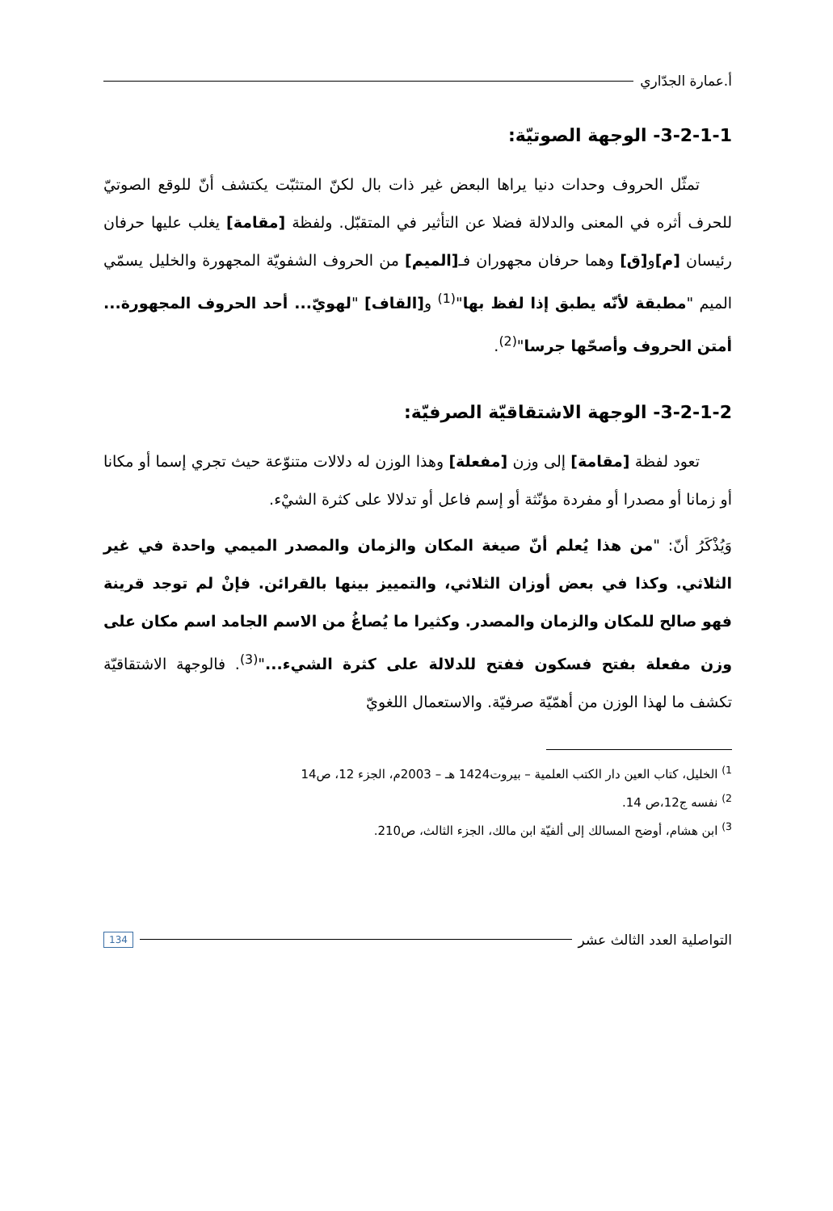أ.عمارة الجدّاري
3-2-1-1- الوجهة الصوتيّة:
تمثّل الحروف وحدات دنيا يراها البعض غير ذات بال لكنّ المتثبّت يكتشف أنّ للوقع الصوتيّ للحرف أثره في المعنى والدلالة فضلا عن التأثير في المتقبّل. ولفظة [مقامة] يغلب عليها حرفان رئيسان [م] و[ق] وهما حرفان مجهوران فـ[الميم] من الحروف الشفويّة المجهورة والخليل يسمّي الميم "مطبقة لأنّه يطبق إذا لفظ بها"<sup>(1)</sup> و[القاف] "لهويّ... أحد الحروف المجهورة... أمتن الحروف وأصحّها جرسا"<sup>(2)</sup>.
3-2-1-2- الوجهة الاشتقاقيّة الصرفيّة:
تعود لفظة [مقامة] إلى وزن [مفعلة] وهذا الوزن له دلالات متنوّعة حيث تجري إسما أو مكانا أو زمانا أو مصدرا أو مفردة مؤنّثة أو إسم فاعل أو تدلالا على كثرة الشيْء.
وَيُذْكَرُ أنّ: "من هذا يُعلم أنّ صيغة المكان والزمان والمصدر الميمي واحدة في غير الثلاثي. وكذا في بعض أوزان الثلاثي، والتمييز بينها بالقرائن. فإنْ لم توجد قرينة فهو صالح للمكان والزمان والمصدر. وكثيرا ما يُصاغُ من الاسم الجامد اسم مكان على وزن مفعلة بفتح فسكون ففتح للدلالة على كثرة الشيء..."<sup>(3)</sup>. فالوجهة الاشتقاقيّة تكشف ما لهذا الوزن من أهمّيّة صرفيّة. والاستعمال اللغويّ
<sup>1)</sup> الخليل، كتاب العين دار الكتب العلمية – بيروت1424 هـ – 2003م، الجزء 12، ص14
<sup>2)</sup> نفسه ج12،ص 14.
<sup>3)</sup> ابن هشام، أوضح المسالك إلى ألفيّة ابن مالك، الجزء الثالث، ص210.
التواصلية العدد الثالث عشر 134